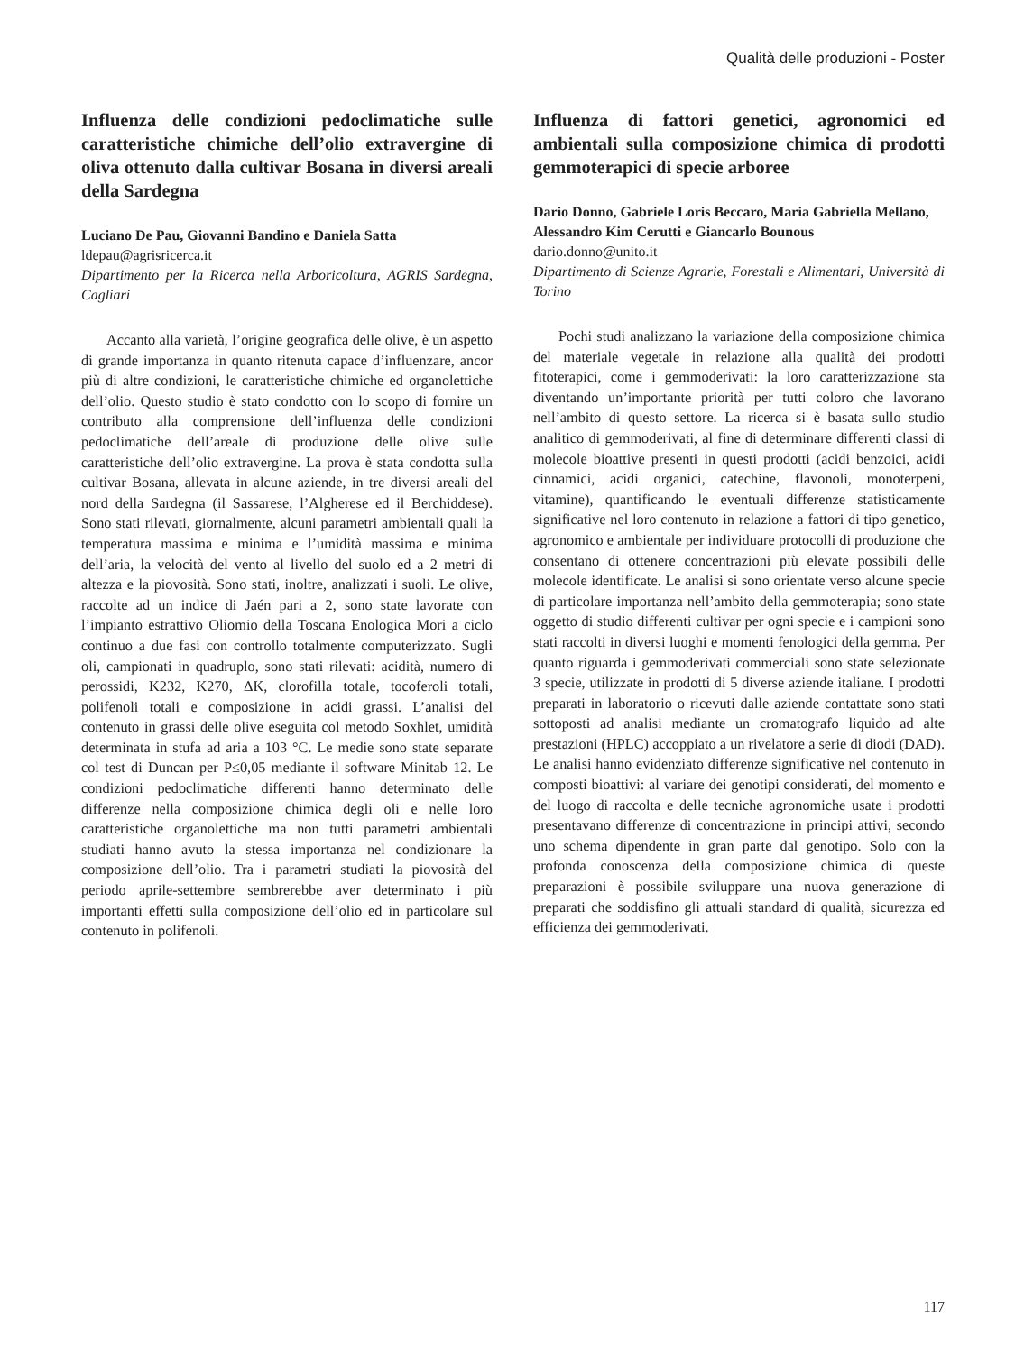Qualità delle produzioni - Poster
Influenza delle condizioni pedoclimatiche sulle caratteristiche chimiche dell’olio extravergine di oliva ottenuto dalla cultivar Bosana in diversi areali della Sardegna
Luciano De Pau, Giovanni Bandino e Daniela Satta
ldepau@agrisricerca.it
Dipartimento per la Ricerca nella Arboricoltura, AGRIS Sardegna, Cagliari
Accanto alla varietà, l’origine geografica delle olive, è un aspetto di grande importanza in quanto ritenuta capace d’influenzare, ancor più di altre condizioni, le caratteristiche chimiche ed organolettiche dell’olio. Questo studio è stato condotto con lo scopo di fornire un contributo alla comprensione dell’influenza delle condizioni pedoclimatiche dell’areale di produzione delle olive sulle caratteristiche dell’olio extravergine. La prova è stata condotta sulla cultivar Bosana, allevata in alcune aziende, in tre diversi areali del nord della Sardegna (il Sassarese, l’Algherese ed il Berchiddese). Sono stati rilevati, giornalmente, alcuni parametri ambientali quali la temperatura massima e minima e l’umidità massima e minima dell’aria, la velocità del vento al livello del suolo ed a 2 metri di altezza e la piovosità. Sono stati, inoltre, analizzati i suoli. Le olive, raccolte ad un indice di Jaén pari a 2, sono state lavorate con l’impianto estrattivo Oliomio della Toscana Enologica Mori a ciclo continuo a due fasi con controllo totalmente computerizzato. Sugli oli, campionati in quadruplo, sono stati rilevati: acidità, numero di perossidi, K232, K270, ΔK, clorofilla totale, tocoferoli totali, polifenoli totali e composizione in acidi grassi. L’analisi del contenuto in grassi delle olive eseguita col metodo Soxhlet, umidità determinata in stufa ad aria a 103 °C. Le medie sono state separate col test di Duncan per P≤0,05 mediante il software Minitab 12. Le condizioni pedoclimatiche differenti hanno determinato delle differenze nella composizione chimica degli oli e nelle loro caratteristiche organolettiche ma non tutti parametri ambientali studiati hanno avuto la stessa importanza nel condizionare la composizione dell’olio. Tra i parametri studiati la piovosità del periodo aprile-settembre sembrerebbe aver determinato i più importanti effetti sulla composizione dell’olio ed in particolare sul contenuto in polifenoli.
Influenza di fattori genetici, agronomici ed ambientali sulla composizione chimica di prodotti gemmoterapici di specie arboree
Dario Donno, Gabriele Loris Beccaro, Maria Gabriella Mellano, Alessandro Kim Cerutti e Giancarlo Bounous
dario.donno@unito.it
Dipartimento di Scienze Agrarie, Forestali e Alimentari, Università di Torino
Pochi studi analizzano la variazione della composizione chimica del materiale vegetale in relazione alla qualità dei prodotti fitoterapici, come i gemmoderivati: la loro caratterizzazione sta diventando un’importante priorità per tutti coloro che lavorano nell’ambito di questo settore. La ricerca si è basata sullo studio analitico di gemmoderivati, al fine di determinare differenti classi di molecole bioattive presenti in questi prodotti (acidi benzoici, acidi cinnamici, acidi organici, catechine, flavonoli, monoterpeni, vitamine), quantificando le eventuali differenze statisticamente significative nel loro contenuto in relazione a fattori di tipo genetico, agronomico e ambientale per individuare protocolli di produzione che consentano di ottenere concentrazioni più elevate possibili delle molecole identificate. Le analisi si sono orientate verso alcune specie di particolare importanza nell’ambito della gemmoterapia; sono state oggetto di studio differenti cultivar per ogni specie e i campioni sono stati raccolti in diversi luoghi e momenti fenologici della gemma. Per quanto riguarda i gemmoderivati commerciali sono state selezionate 3 specie, utilizzate in prodotti di 5 diverse aziende italiane. I prodotti preparati in laboratorio o ricevuti dalle aziende contattate sono stati sottoposti ad analisi mediante un cromatografo liquido ad alte prestazioni (HPLC) accoppiato a un rivelatore a serie di diodi (DAD). Le analisi hanno evidenziato differenze significative nel contenuto in composti bioattivi: al variare dei genotipi considerati, del momento e del luogo di raccolta e delle tecniche agronomiche usate i prodotti presentavano differenze di concentrazione in principi attivi, secondo uno schema dipendente in gran parte dal genotipo. Solo con la profonda conoscenza della composizione chimica di queste preparazioni è possibile sviluppare una nuova generazione di preparati che soddisfino gli attuali standard di qualità, sicurezza ed efficienza dei gemmoderivati.
117